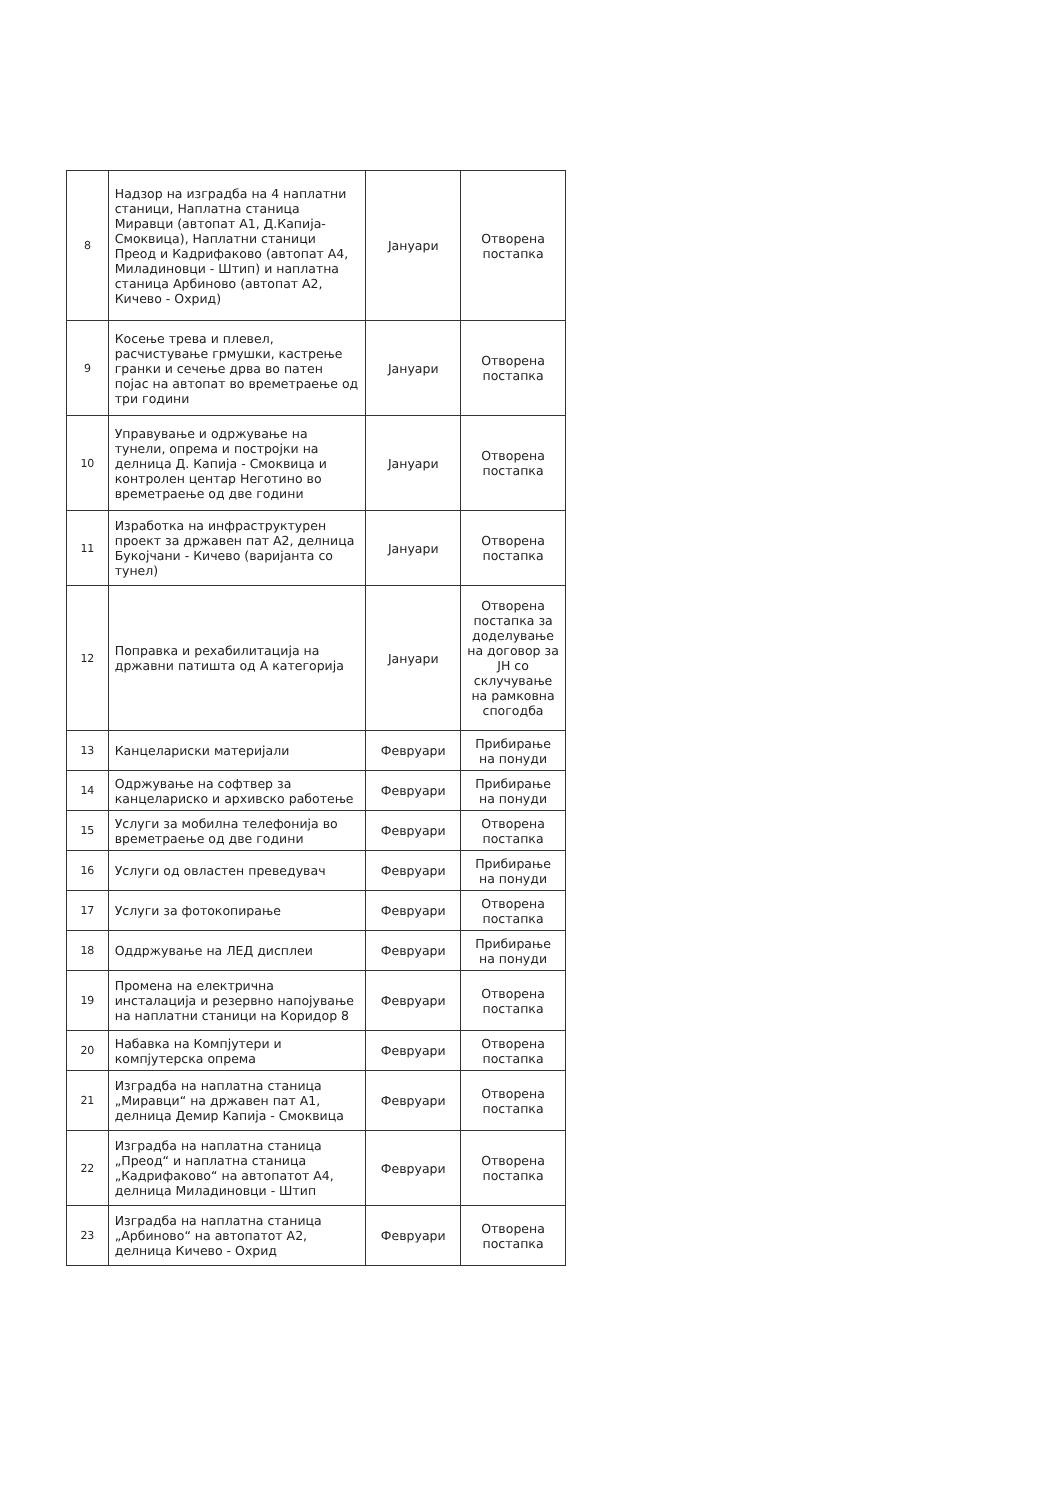| 8 | Надзор на изградба на 4 наплатни станици, Наплатна станица Миравци (автопат А1, Д.Капија-Смоквица), Наплатни станици Преод и Кадрифаково (автопат А4, Миладиновци - Штип) и наплатна станица Арбиново (автопат А2, Кичево - Охрид) | Јануари | Отворена постапка |
| 9 | Косење трева и плевел, расчистување грмушки, кастрење гранки и сечење дрва во патен појас на автопат во времетраење од три години | Јануари | Отворена постапка |
| 10 | Управување и одржување на тунели, опрема и постројки на делница Д. Капија - Смоквица и контролен центар Неготино во времетраење од две години | Јануари | Отворена постапка |
| 11 | Изработка на инфраструктурен проект за државен пат А2, делница Букојчани - Кичево (варијанта со тунел) | Јануари | Отворена постапка |
| 12 | Поправка и рехабилитација на државни патишта од А категорија | Јануари | Отворена постапка за доделување на договор за ЈН со склучување на рамковна спогодба |
| 13 | Канцелариски материјали | Февруари | Прибирање на понуди |
| 14 | Одржување на софтвер за канцелариско и архивско работење | Февруари | Прибирање на понуди |
| 15 | Услуги за мобилна телефонија во времетраење од две години | Февруари | Отворена постапка |
| 16 | Услуги од овластен преведувач | Февруари | Прибирање на понуди |
| 17 | Услуги за фотокопирање | Февруари | Отворена постапка |
| 18 | Оддржување на ЛЕД дисплеи | Февруари | Прибирање на понуди |
| 19 | Промена на електрична инсталација и резервно напојување на наплатни станици на Коридор 8 | Февруари | Отворена постапка |
| 20 | Набавка на Компјутери и компјутерска опрема | Февруари | Отворена постапка |
| 21 | Изградба на наплатна станица „Миравци“ на државен пат А1, делница Демир Капија - Смоквица | Февруари | Отворена постапка |
| 22 | Изградба на наплатна станица „Преод“ и наплатна станица „Кадрифаково“ на автопатот А4, делница Миладиновци - Штип | Февруари | Отворена постапка |
| 23 | Изградба на наплатна станица „Арбиново“ на автопатот А2, делница Кичево - Охрид | Февруари | Отворена постапка |